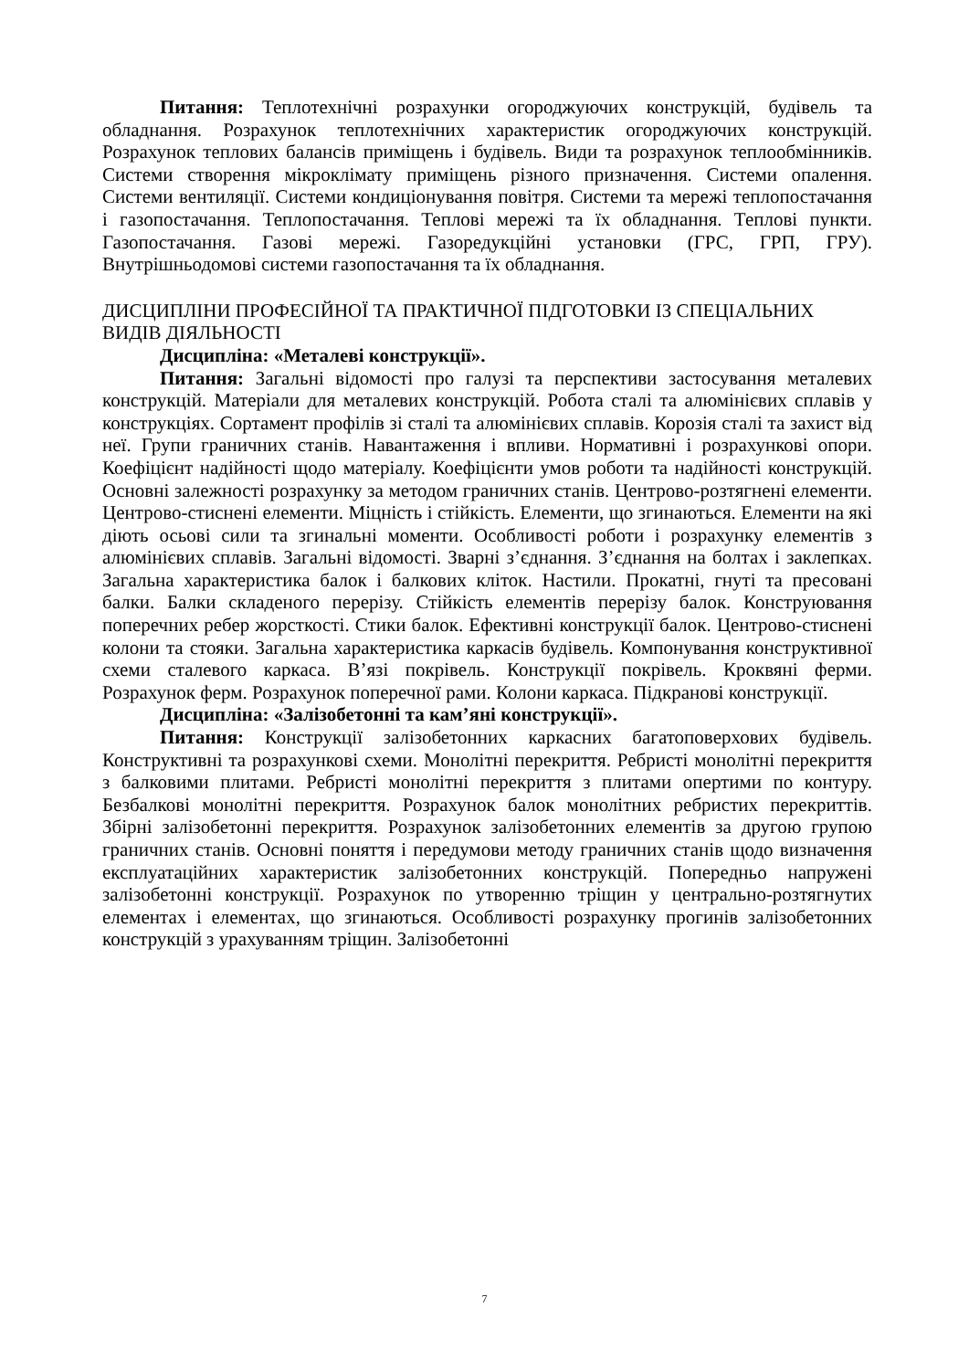Питання: Теплотехнічні розрахунки огороджуючих конструкцій, будівель та обладнання. Розрахунок теплотехнічних характеристик огороджуючих конструкцій. Розрахунок теплових балансів приміщень і будівель. Види та розрахунок теплообмінників. Системи створення мікроклімату приміщень різного призначення. Системи опалення. Системи вентиляції. Системи кондиціонування повітря. Системи та мережі теплопостачання і газопостачання. Теплопостачання. Теплові мережі та їх обладнання. Теплові пункти. Газопостачання. Газові мережі. Газоредукційні установки (ГРС, ГРП, ГРУ). Внутрішньодомові системи газопостачання та їх обладнання.
ДИСЦИПЛІНИ ПРОФЕСІЙНОЇ ТА ПРАКТИЧНОЇ ПІДГОТОВКИ ІЗ СПЕЦІАЛЬНИХ ВИДІВ ДІЯЛЬНОСТІ
Дисципліна: «Металеві конструкції».
Питання: Загальні відомості про галузі та перспективи застосування металевих конструкцій. Матеріали для металевих конструкцій. Робота сталі та алюмінієвих сплавів у конструкціях. Сортамент профілів зі сталі та алюмінієвих сплавів. Корозія сталі та захист від неї. Групи граничних станів. Навантаження і впливи. Нормативні і розрахункові опори. Коефіцієнт надійності щодо матеріалу. Коефіцієнти умов роботи та надійності конструкцій. Основні залежності розрахунку за методом граничних станів. Центрово-розтягнені елементи. Центрово-стиснені елементи. Міцність і стійкість. Елементи, що згинаються. Елементи на які діють осьові сили та згинальні моменти. Особливості роботи і розрахунку елементів з алюмінієвих сплавів. Загальні відомості. Зварні з’єднання. З’єднання на болтах і заклепках. Загальна характеристика балок і балкових кліток. Настили. Прокатні, гнуті та пресовані балки. Балки складеного перерізу. Стійкість елементів перерізу балок. Конструювання поперечних ребер жорсткості. Стики балок. Ефективні конструкції балок. Центрово-стиснені колони та стояки. Загальна характеристика каркасів будівель. Компонування конструктивної схеми сталевого каркаса. В’язі покрівель. Конструкції покрівель. Кроквяні ферми. Розрахунок ферм. Розрахунок поперечної рами. Колони каркаса. Підкранові конструкції.
Дисципліна: «Залізобетонні та кам’яні конструкції».
Питання: Конструкції залізобетонних каркасних багатоповерхових будівель. Конструктивні та розрахункові схеми. Монолітні перекриття. Ребристі монолітні перекриття з балковими плитами. Ребристі монолітні перекриття з плитами опертими по контуру. Безбалкові монолітні перекриття. Розрахунок балок монолітних ребристих перекриттів. Збірні залізобетонні перекриття. Розрахунок залізобетонних елементів за другою групою граничних станів. Основні поняття і передумови методу граничних станів щодо визначення експлуатаційних характеристик залізобетонних конструкцій. Попередньо напружені залізобетонні конструкції. Розрахунок по утворенню тріщин у центрально-розтягнутих елементах і елементах, що згинаються. Особливості розрахунку прогинів залізобетонних конструкцій з урахуванням тріщин. Залізобетонні
7